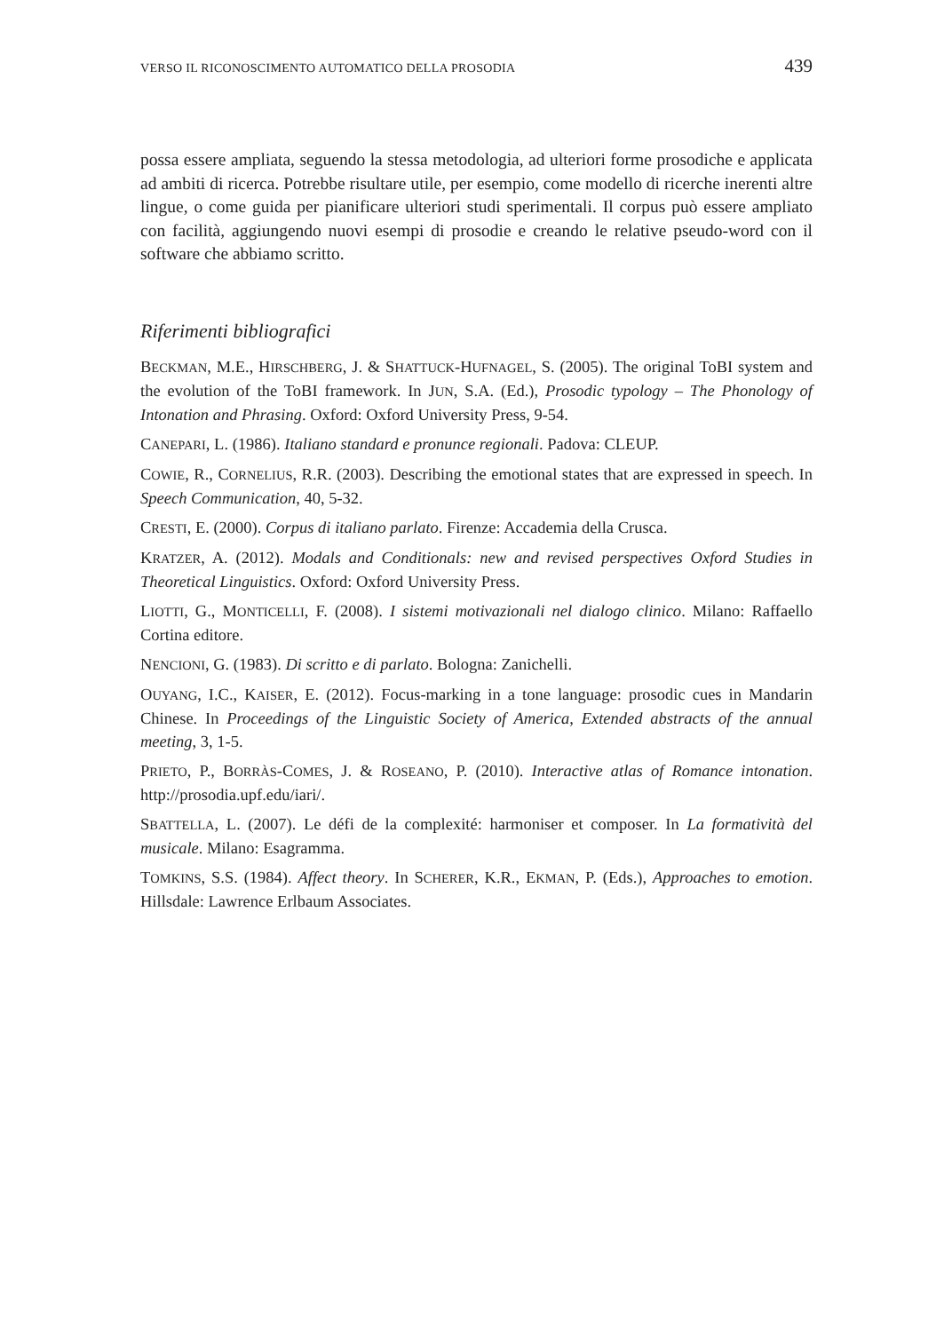VERSO IL RICONOSCIMENTO AUTOMATICO DELLA PROSODIA 439
possa essere ampliata, seguendo la stessa metodologia, ad ulteriori forme prosodiche e applicata ad ambiti di ricerca. Potrebbe risultare utile, per esempio, come modello di ricerche inerenti altre lingue, o come guida per pianificare ulteriori studi sperimentali. Il corpus può essere ampliato con facilità, aggiungendo nuovi esempi di prosodie e creando le relative pseudo-word con il software che abbiamo scritto.
Riferimenti bibliografici
BECKMAN, M.E., HIRSCHBERG, J. & SHATTUCK-HUFNAGEL, S. (2005). The original ToBI system and the evolution of the ToBI framework. In JUN, S.A. (Ed.), Prosodic typology – The Phonology of Intonation and Phrasing. Oxford: Oxford University Press, 9-54.
CANEPARI, L. (1986). Italiano standard e pronunce regionali. Padova: CLEUP.
COWIE, R., CORNELIUS, R.R. (2003). Describing the emotional states that are expressed in speech. In Speech Communication, 40, 5-32.
CRESTI, E. (2000). Corpus di italiano parlato. Firenze: Accademia della Crusca.
KRATZER, A. (2012). Modals and Conditionals: new and revised perspectives Oxford Studies in Theoretical Linguistics. Oxford: Oxford University Press.
LIOTTI, G., MONTICELLI, F. (2008). I sistemi motivazionali nel dialogo clinico. Milano: Raffaello Cortina editore.
NENCIONI, G. (1983). Di scritto e di parlato. Bologna: Zanichelli.
OUYANG, I.C., KAISER, E. (2012). Focus-marking in a tone language: prosodic cues in Mandarin Chinese. In Proceedings of the Linguistic Society of America, Extended abstracts of the annual meeting, 3, 1-5.
PRIETO, P., BORRÀS-COMES, J. & ROSEANO, P. (2010). Interactive atlas of Romance intonation. http://prosodia.upf.edu/iari/.
SBATTELLA, L. (2007). Le défi de la complexité: harmoniser et composer. In La formatività del musicale. Milano: Esagramma.
TOMKINS, S.S. (1984). Affect theory. In SCHERER, K.R., EKMAN, P. (Eds.), Approaches to emotion. Hillsdale: Lawrence Erlbaum Associates.